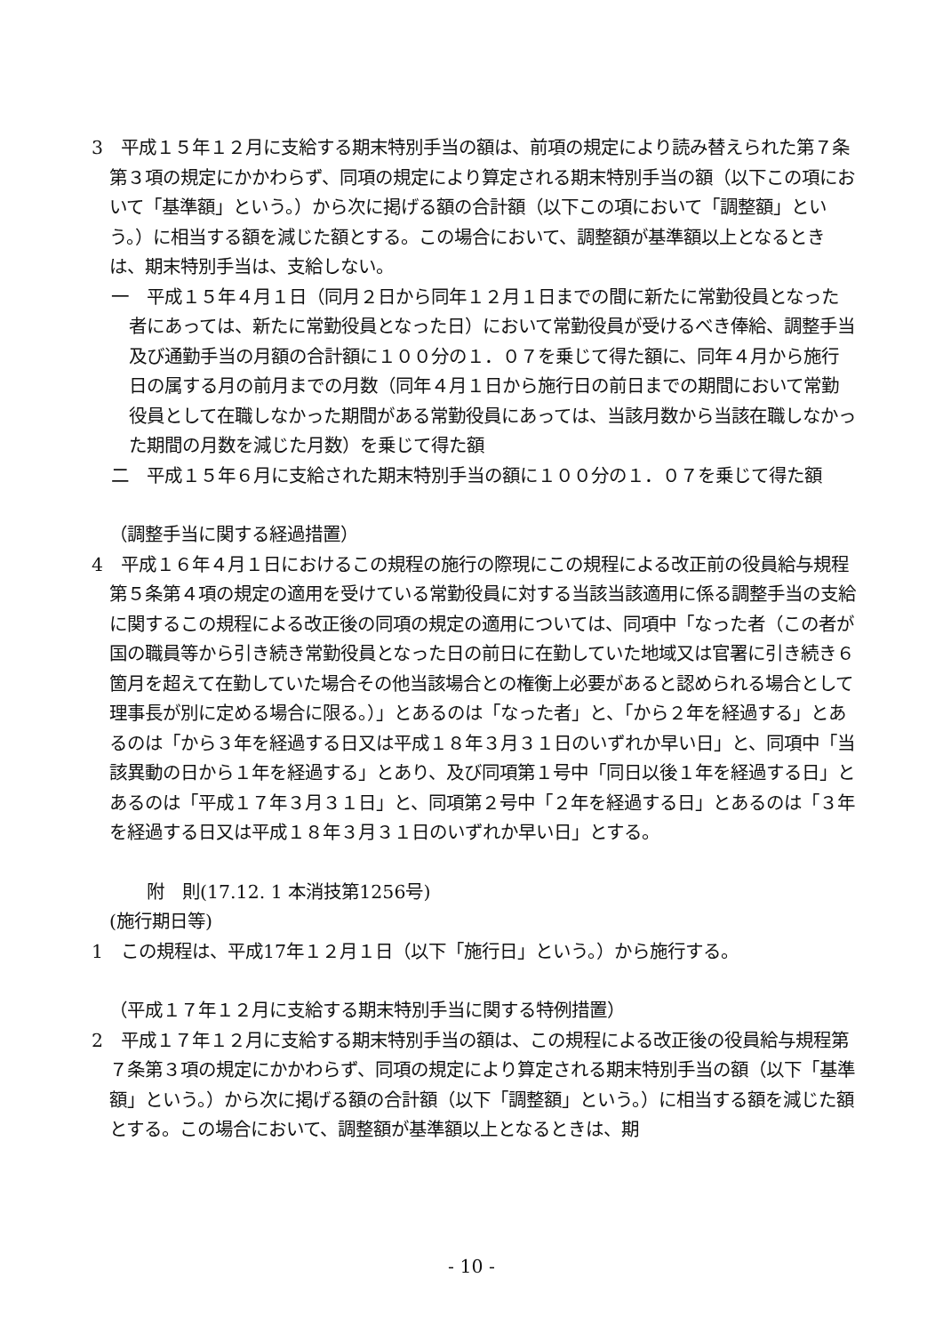3　平成１５年１２月に支給する期末特別手当の額は、前項の規定により読み替えられた第７条第３項の規定にかかわらず、同項の規定により算定される期末特別手当の額（以下この項において「基準額」という。）から次に掲げる額の合計額（以下この項において「調整額」という。）に相当する額を減じた額とする。この場合において、調整額が基準額以上となるときは、期末特別手当は、支給しない。
一　平成１５年４月１日（同月２日から同年１２月１日までの間に新たに常勤役員となった者にあっては、新たに常勤役員となった日）において常勤役員が受けるべき俸給、調整手当及び通勤手当の月額の合計額に１００分の１．０７を乗じて得た額に、同年４月から施行日の属する月の前月までの月数（同年４月１日から施行日の前日までの期間において常勤役員として在職しなかった期間がある常勤役員にあっては、当該月数から当該在職しなかった期間の月数を減じた月数）を乗じて得た額
二　平成１５年６月に支給された期末特別手当の額に１００分の１．０７を乗じて得た額
（調整手当に関する経過措置）
4　平成１６年４月１日におけるこの規程の施行の際現にこの規程による改正前の役員給与規程第５条第４項の規定の適用を受けている常勤役員に対する当該当該適用に係る調整手当の支給に関するこの規程による改正後の同項の規定の適用については、同項中「なった者（この者が国の職員等から引き続き常勤役員となった日の前日に在勤していた地域又は官署に引き続き６箇月を超えて在勤していた場合その他当該場合との権衡上必要があると認められる場合として理事長が別に定める場合に限る。）」とあるのは「なった者」と、「から２年を経過する」とあるのは「から３年を経過する日又は平成１８年３月３１日のいずれか早い日」と、同項中「当該異動の日から１年を経過する」とあり、及び同項第１号中「同日以後１年を経過する日」とあるのは「平成１７年３月３１日」と、同項第２号中「２年を経過する日」とあるのは「３年を経過する日又は平成１８年３月３１日のいずれか早い日」とする。
附　則(17.12. 1 本消技第1256号)
(施行期日等)
1　この規程は、平成17年１２月１日（以下「施行日」という。）から施行する。
（平成１７年１２月に支給する期末特別手当に関する特例措置）
2　平成１７年１２月に支給する期末特別手当の額は、この規程による改正後の役員給与規程第７条第３項の規定にかかわらず、同項の規定により算定される期末特別手当の額（以下「基準額」という。）から次に掲げる額の合計額（以下「調整額」という。）に相当する額を減じた額とする。この場合において、調整額が基準額以上となるときは、期
- 10 -